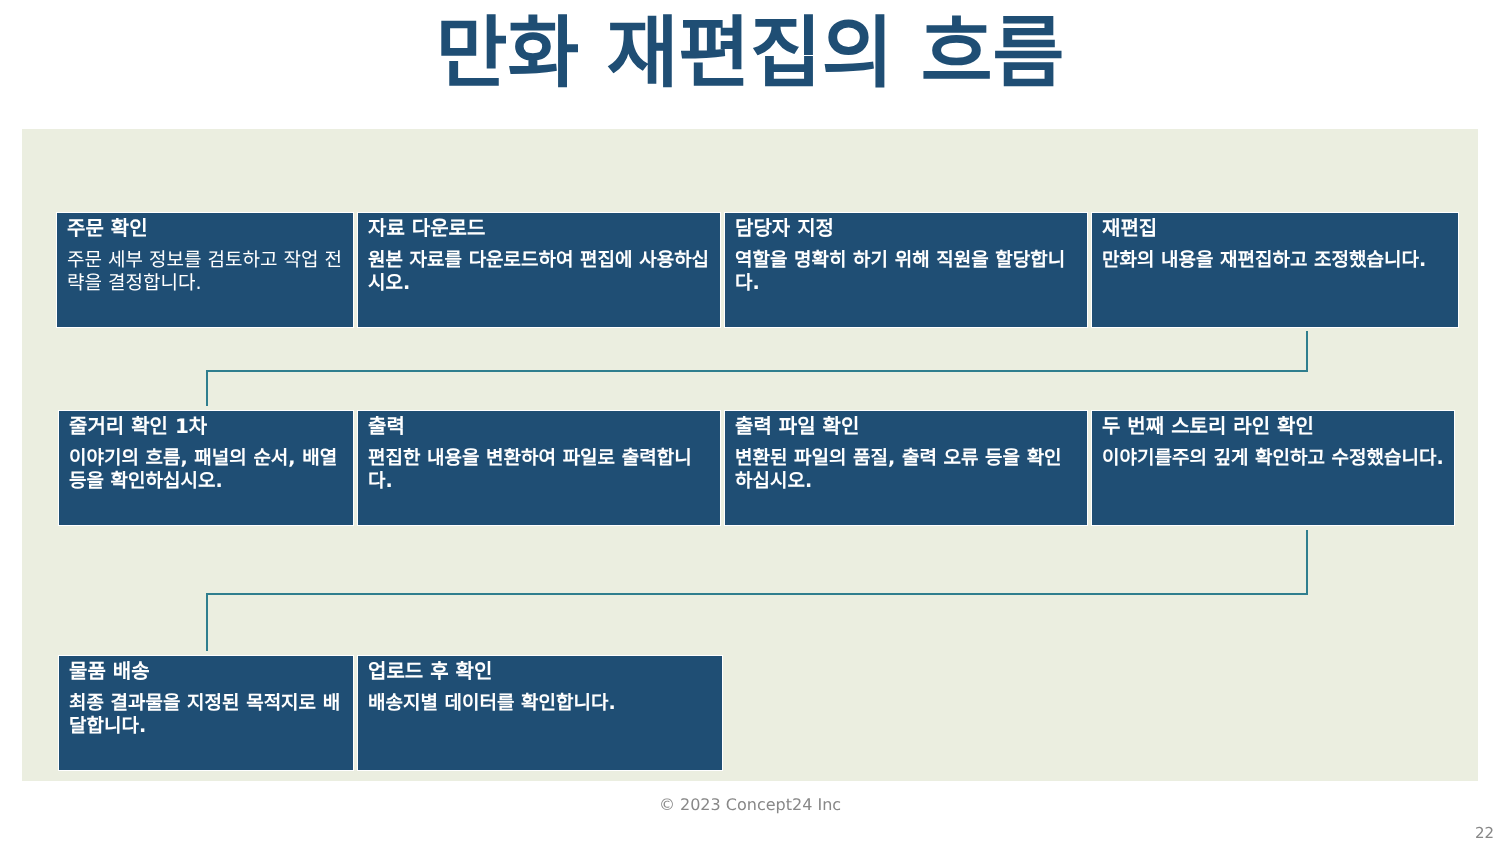만화 재편집의 흐름
주문 확인
주문 세부 정보를 검토하고 작업 전략을 결정합니다.
자료 다운로드
원본 자료를 다운로드하여 편집에 사용하십시오.
담당자 지정
역할을 명확히 하기 위해 직원을 할당합니다.
재편집
만화의 내용을 재편집하고 조정했습니다.
줄거리 확인 1차
이야기의 흐름, 패널의 순서, 배열 등을 확인하십시오.
출력
편집한 내용을 변환하여 파일로 출력합니다.
출력 파일 확인
변환된 파일의 품질, 출력 오류 등을 확인하십시오.
두 번째 스토리 라인 확인
이야기를주의 깊게 확인하고 수정했습니다.
물품 배송
최종 결과물을 지정된 목적지로 배달합니다.
업로드 후 확인
배송지별 데이터를 확인합니다.
© 2023 Concept24 Inc
22